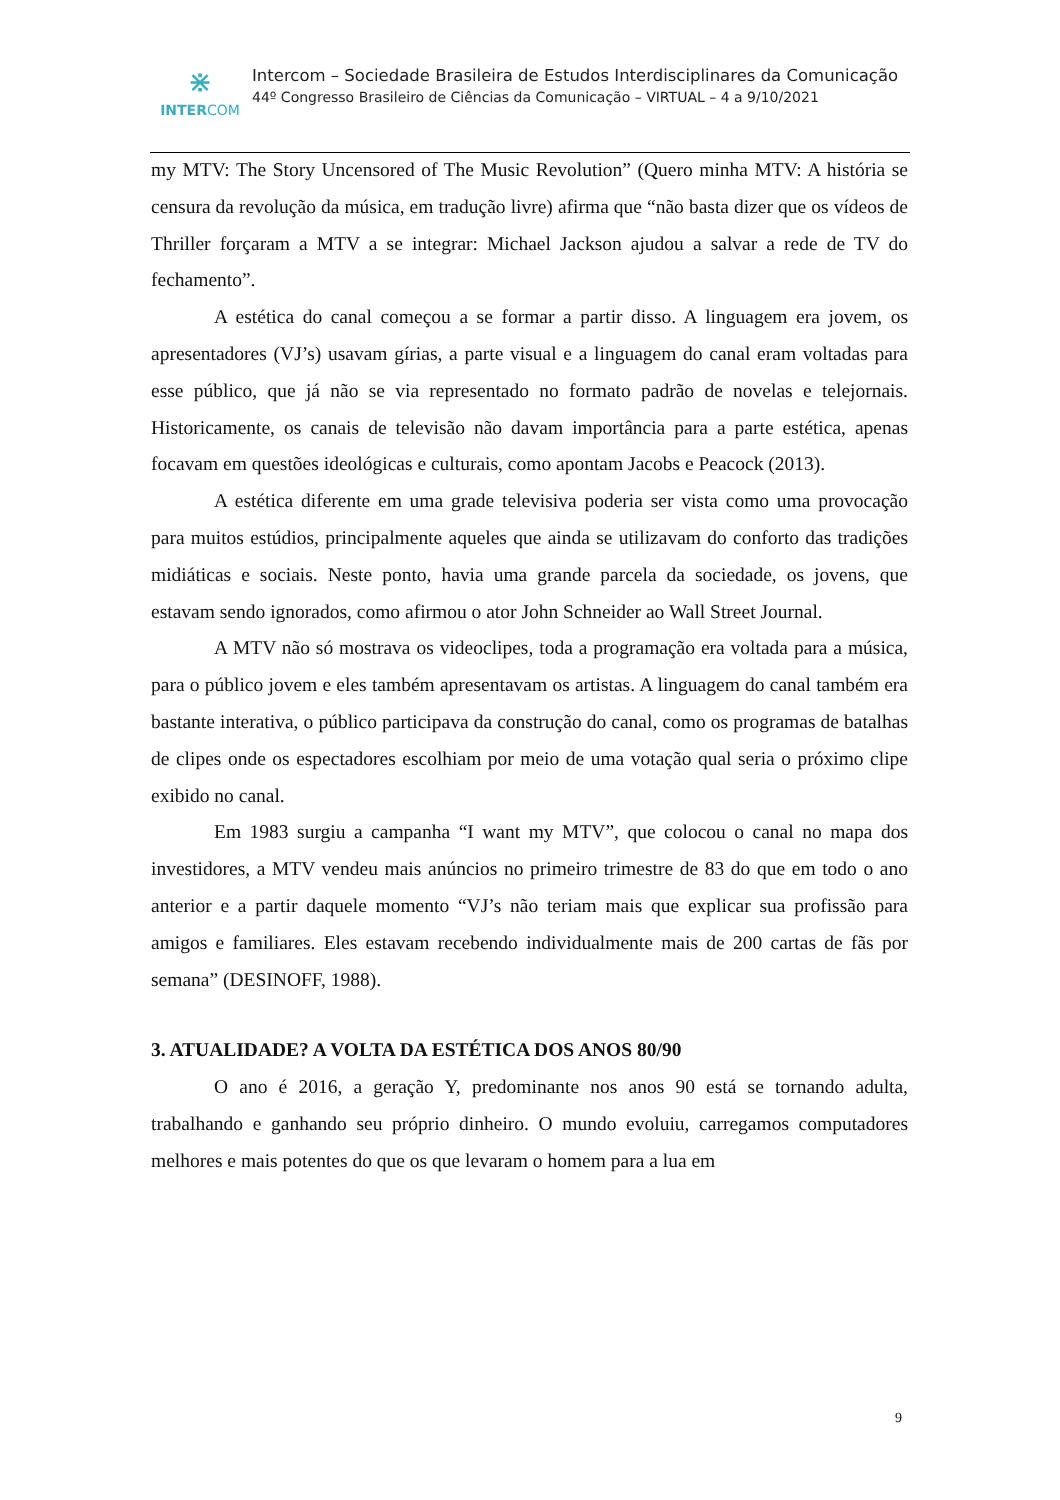⋇
INTERCOM
Intercom – Sociedade Brasileira de Estudos Interdisciplinares da Comunicação
44º Congresso Brasileiro de Ciências da Comunicação – VIRTUAL – 4 a 9/10/2021
my MTV: The Story Uncensored of The Music Revolution” (Quero minha MTV: A história se censura da revolução da música, em tradução livre) afirma que “não basta dizer que os vídeos de Thriller forçaram a MTV a se integrar: Michael Jackson ajudou a salvar a rede de TV do fechamento”.
A estética do canal começou a se formar a partir disso. A linguagem era jovem, os apresentadores (VJ’s) usavam gírias, a parte visual e a linguagem do canal eram voltadas para esse público, que já não se via representado no formato padrão de novelas e telejornais. Historicamente, os canais de televisão não davam importância para a parte estética, apenas focavam em questões ideológicas e culturais, como apontam Jacobs e Peacock (2013).
A estética diferente em uma grade televisiva poderia ser vista como uma provocação para muitos estúdios, principalmente aqueles que ainda se utilizavam do conforto das tradições midiáticas e sociais. Neste ponto, havia uma grande parcela da sociedade, os jovens, que estavam sendo ignorados, como afirmou o ator John Schneider ao Wall Street Journal.
A MTV não só mostrava os videoclipes, toda a programação era voltada para a música, para o público jovem e eles também apresentavam os artistas. A linguagem do canal também era bastante interativa, o público participava da construção do canal, como os programas de batalhas de clipes onde os espectadores escolhiam por meio de uma votação qual seria o próximo clipe exibido no canal.
Em 1983 surgiu a campanha “I want my MTV”, que colocou o canal no mapa dos investidores, a MTV vendeu mais anúncios no primeiro trimestre de 83 do que em todo o ano anterior e a partir daquele momento “VJ’s não teriam mais que explicar sua profissão para amigos e familiares. Eles estavam recebendo individualmente mais de 200 cartas de fãs por semana” (DESINOFF, 1988).
3. ATUALIDADE? A VOLTA DA ESTÉTICA DOS ANOS 80/90
O ano é 2016, a geração Y, predominante nos anos 90 está se tornando adulta, trabalhando e ganhando seu próprio dinheiro. O mundo evoluiu, carregamos computadores melhores e mais potentes do que os que levaram o homem para a lua em
9